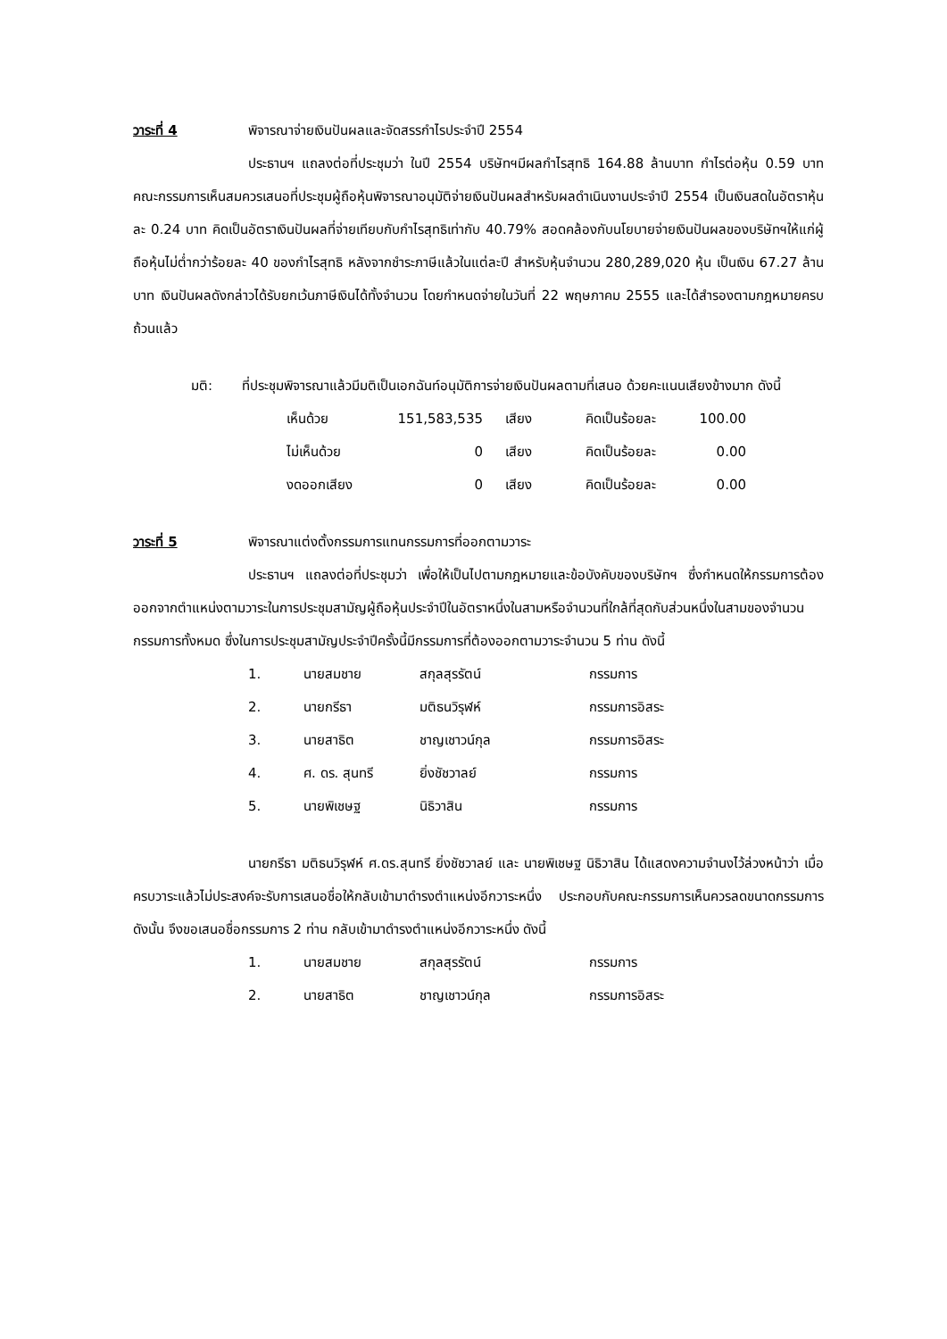วาระที่ 4 พิจารณาจ่ายเงินปันผลและจัดสรรกำไรประจำปี 2554
ประธานฯ แถลงต่อที่ประชุมว่า ในปี 2554 บริษัทฯมีผลกำไรสุทธิ 164.88 ล้านบาท กำไรต่อหุ้น 0.59 บาท คณะกรรมการเห็นสมควรเสนอที่ประชุมผู้ถือหุ้นพิจารณาอนุมัติจ่ายเงินปันผลสำหรับผลดำเนินงานประจำปี 2554 เป็นเงินสดในอัตราหุ้นละ 0.24 บาท คิดเป็นอัตราเงินปันผลที่จ่ายเทียบกับกำไรสุทธิเท่ากับ 40.79% สอดคล้องกับนโยบายจ่ายเงินปันผลของบริษัทฯให้แก่ผู้ถือหุ้นไม่ต่ำกว่าร้อยละ 40 ของกำไรสุทธิ หลังจากชำระภาษีแล้วในแต่ละปี สำหรับหุ้นจำนวน 280,289,020 หุ้น เป็นเงิน 67.27 ล้านบาท เงินปันผลดังกล่าวได้รับยกเว้นภาษีเงินได้ทั้งจำนวน โดยกำหนดจ่ายในวันที่ 22 พฤษภาคม 2555 และได้สำรองตามกฎหมายครบถ้วนแล้ว
มติ: ที่ประชุมพิจารณาแล้วมีมติเป็นเอกฉันท์อนุมัติการจ่ายเงินปันผลตามที่เสนอ ด้วยคะแนนเสียงข้างมาก ดังนี้
| เห็นด้วย | 151,583,535 | เสียง | คิดเป็นร้อยละ | 100.00 |
| ไม่เห็นด้วย | 0 | เสียง | คิดเป็นร้อยละ | 0.00 |
| งดออกเสียง | 0 | เสียง | คิดเป็นร้อยละ | 0.00 |
วาระที่ 5 พิจารณาแต่งตั้งกรรมการแทนกรรมการที่ออกตามวาระ
ประธานฯ แถลงต่อที่ประชุมว่า เพื่อให้เป็นไปตามกฎหมายและข้อบังคับของบริษัทฯ ซึ่งกำหนดให้กรรมการต้องออกจากตำแหน่งตามวาระในการประชุมสามัญผู้ถือหุ้นประจำปีในอัตราหนึ่งในสามหรือจำนวนที่ใกล้ที่สุดกับส่วนหนึ่งในสามของจำนวนกรรมการทั้งหมด ซึ่งในการประชุมสามัญประจำปีครั้งนี้มีกรรมการที่ต้องออกตามวาระจำนวน 5 ท่าน ดังนี้
| 1. | นายสมชาย | สกุลสุรรัตน์ | กรรมการ |
| 2. | นายกรีธา | มติธนวิรุฬห์ | กรรมการอิสระ |
| 3. | นายสาธิต | ชาญเชาวน์กุล | กรรมการอิสระ |
| 4. | ศ. ดร. สุนทรี | ยิ่งชัชวาลย์ | กรรมการ |
| 5. | นายพิเชษฐ | นิธิวาสิน | กรรมการ |
นายกรีธา มติธนวิรุฬห์ ศ.ดร.สุนทรี ยิ่งชัชวาลย์ และ นายพิเชษฐ นิธิวาสิน ได้แสดงความจำนงไว้ล่วงหน้าว่า เมื่อครบวาระแล้วไม่ประสงค์จะรับการเสนอชื่อให้กลับเข้ามาดำรงตำแหน่งอีกวาระหนึ่ง ประกอบกับคณะกรรมการเห็นควรลดขนาดกรรมการ ดังนั้น จึงขอเสนอชื่อกรรมการ 2 ท่าน กลับเข้ามาดำรงตำแหน่งอีกวาระหนึ่ง ดังนี้
| 1. | นายสมชาย | สกุลสุรรัตน์ | กรรมการ |
| 2. | นายสาธิต | ชาญเชาวน์กุล | กรรมการอิสระ |